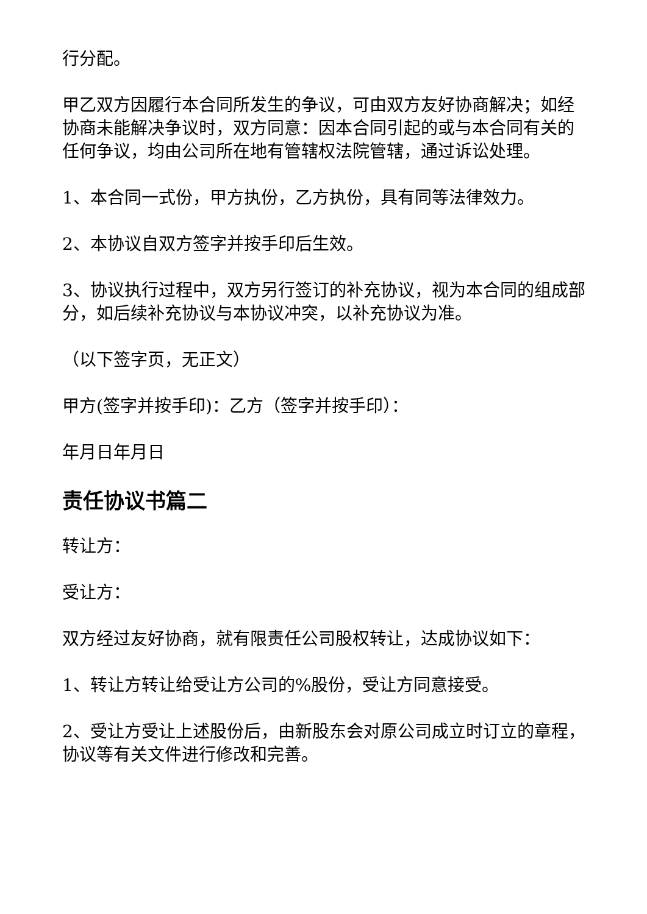行分配。
甲乙双方因履行本合同所发生的争议，可由双方友好协商解决；如经协商未能解决争议时，双方同意：因本合同引起的或与本合同有关的任何争议，均由公司所在地有管辖权法院管辖，通过诉讼处理。
1、本合同一式份，甲方执份，乙方执份，具有同等法律效力。
2、本协议自双方签字并按手印后生效。
3、协议执行过程中，双方另行签订的补充协议，视为本合同的组成部分，如后续补充协议与本协议冲突，以补充协议为准。
（以下签字页，无正文）
甲方(签字并按手印)：乙方（签字并按手印）：
年月日年月日
责任协议书篇二
转让方：
受让方：
双方经过友好协商，就有限责任公司股权转让，达成协议如下：
1、转让方转让给受让方公司的%股份，受让方同意接受。
2、受让方受让上述股份后，由新股东会对原公司成立时订立的章程，协议等有关文件进行修改和完善。